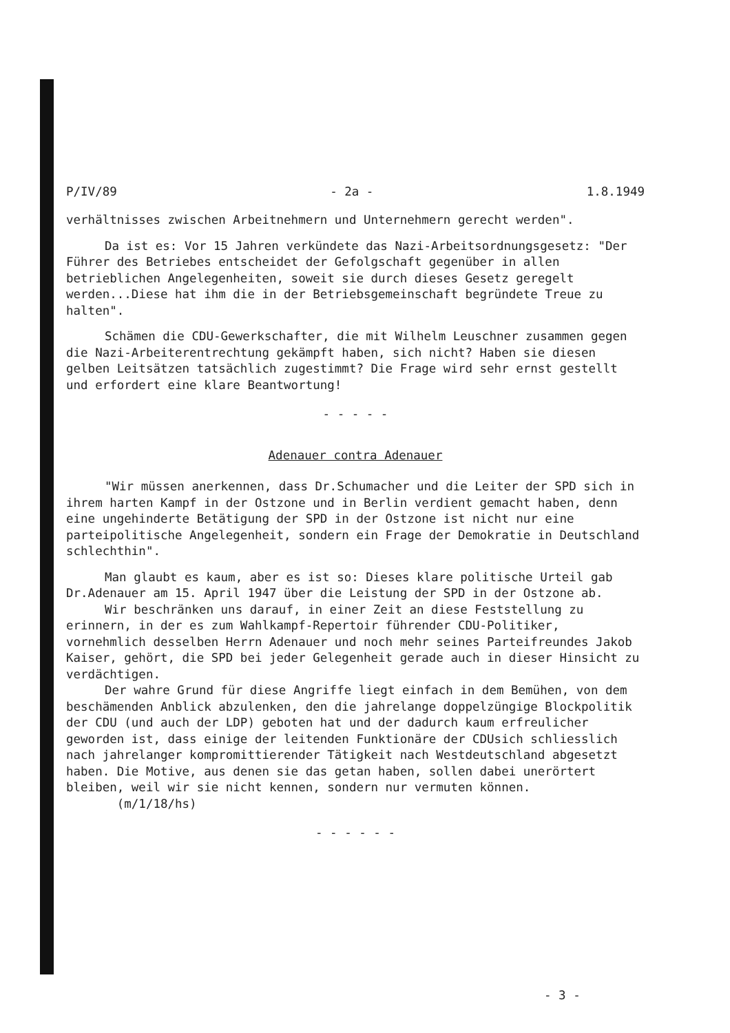P/IV/89 - 2a - 1.8.1949
verhältnisses zwischen Arbeitnehmern und Unternehmern gerecht werden".
Da ist es: Vor 15 Jahren verkündete das Nazi-Arbeitsordnungsgesetz: "Der Führer des Betriebes entscheidet der Gefolgschaft gegenüber in allen betrieblichen Angelegenheiten, soweit sie durch dieses Gesetz geregelt werden...Diese hat ihm die in der Betriebsgemeinschaft begründete Treue zu halten".
Schämen die CDU-Gewerkschafter, die mit Wilhelm Leuschner zusammen gegen die Nazi-Arbeiterentrechtung gekämpft haben, sich nicht? Haben sie diesen gelben Leitsätzen tatsächlich zugestimmt? Die Frage wird sehr ernst gestellt und erfordert eine klare Beantwortung!
- - - - -
Adenauer contra Adenauer
"Wir müssen anerkennen, dass Dr.Schumacher und die Leiter der SPD sich in ihrem harten Kampf in der Ostzone und in Berlin verdient gemacht haben, denn eine ungehinderte Betätigung der SPD in der Ostzone ist nicht nur eine parteipolitische Angelegenheit, sondern ein Frage der Demokratie in Deutschland schlechthin".
Man glaubt es kaum, aber es ist so: Dieses klare politische Urteil gab Dr.Adenauer am 15. April 1947 über die Leistung der SPD in der Ostzone ab.
Wir beschränken uns darauf, in einer Zeit an diese Feststellung zu erinnern, in der es zum Wahlkampf-Repertoir führender CDU-Politiker, vornehmlich desselben Herrn Adenauer und noch mehr seines Parteifreundes Jakob Kaiser, gehört, die SPD bei jeder Gelegenheit gerade auch in dieser Hinsicht zu verdächtigen.
Der wahre Grund für diese Angriffe liegt einfach in dem Bemühen, von dem beschämenden Anblick abzulenken, den die jahrelange doppelzüngige Blockpolitik der CDU (und auch der LDP) geboten hat und der dadurch kaum erfreulicher geworden ist, dass einige der leitenden Funktionäre der CDUsich schliesslich nach jahrelanger kompromittierender Tätigkeit nach Westdeutschland abgesetzt haben. Die Motive, aus denen sie das getan haben, sollen dabei unerörtert bleiben, weil wir sie nicht kennen, sondern nur vermuten können. (m/1/18/hs)
- - - - - -
- 3 -